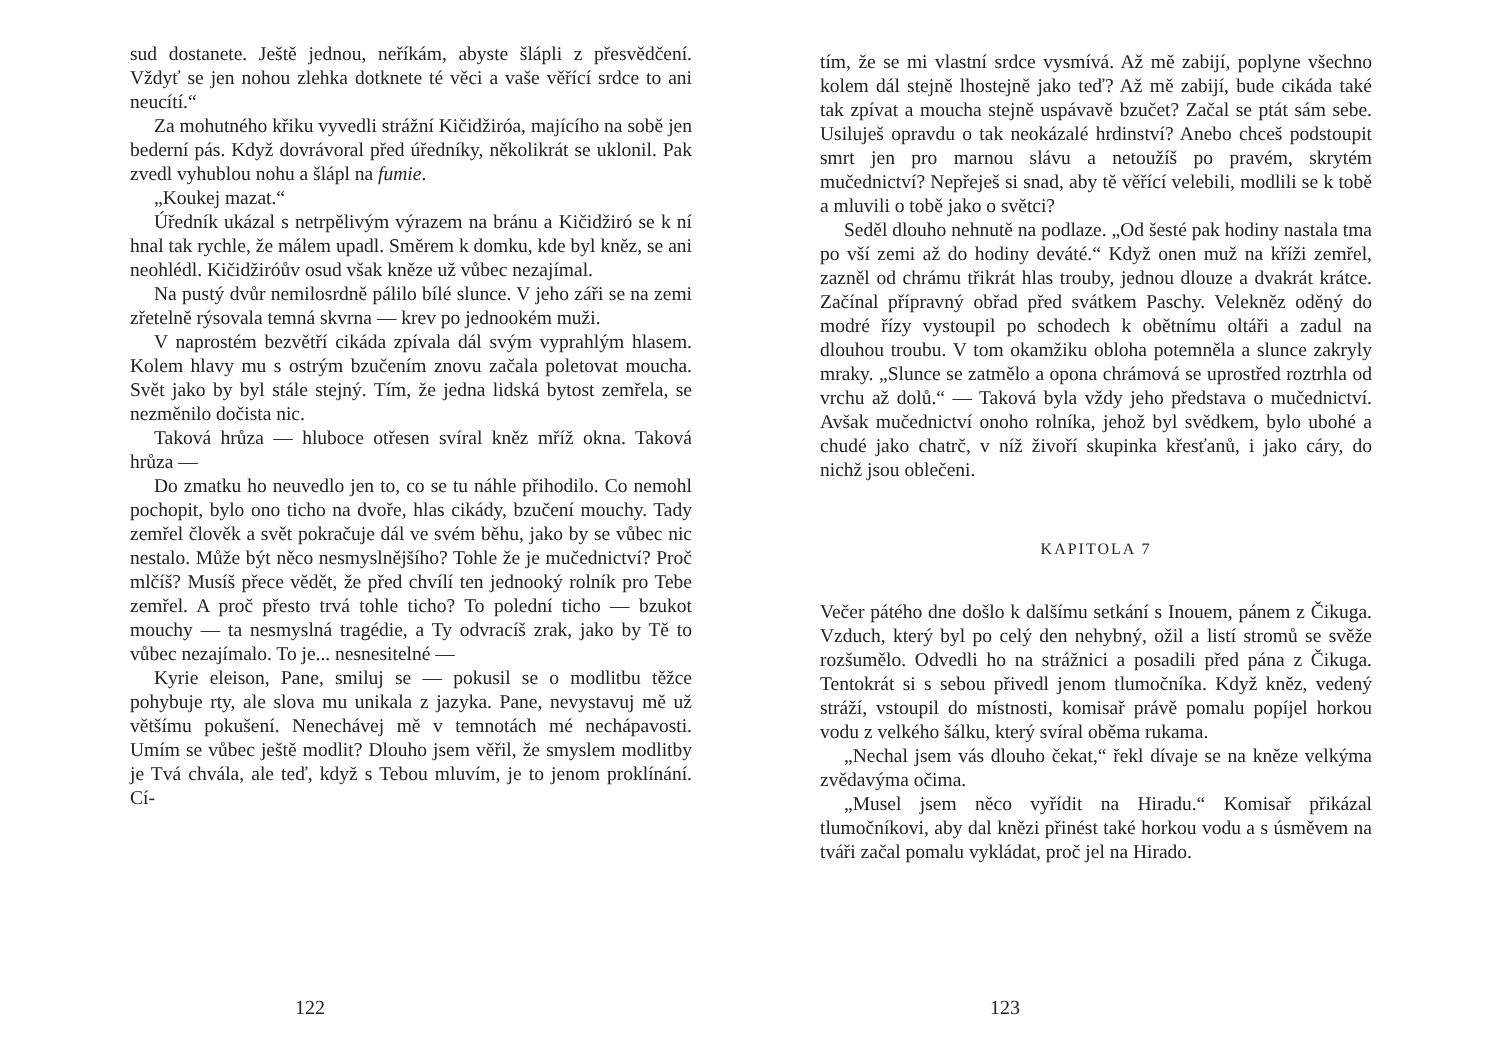sud dostanete. Ještě jednou, neříkám, abyste šlápli z přesvědčení. Vždyť se jen nohou zlehka dotknete té věci a vaše věřící srdce to ani neucítí.“
Za mohutného křiku vyvedli strážní Kičidžiróa, majícího na sobě jen bederní pás. Když dovrávoral před úředníky, několikrát se uklonil. Pak zvedl vyhublou nohu a šlápl na fumie.
„Koukej mazat.“
Úředník ukázal s netrpělivým výrazem na bránu a Kičidžiró se k ní hnal tak rychle, že málem upadl. Směrem k domku, kde byl kněz, se ani neohlédl. Kičidžiróův osud však kněze už vůbec nezajímal.
Na pustý dvůr nemilosrdně pálilo bílé slunce. V jeho záři se na zemi zřetelně rýsovala temná skvrna — krev po jednookém muži.
V naprostém bezvětří cikáda zpívala dál svým vyprahlým hlasem. Kolem hlavy mu s ostrým bzučením znovu začala poletovat moucha. Svět jako by byl stále stejný. Tím, že jedna lidská bytost zemřela, se nezměnilo dočista nic.
Taková hrůza — hluboce otřesen svíral kněz mříž okna. Taková hrůza —
Do zmatku ho neuvedlo jen to, co se tu náhle přihodilo. Co nemohl pochopit, bylo ono ticho na dvoře, hlas cikády, bzučení mouchy. Tady zemřel člověk a svět pokračuje dál ve svém běhu, jako by se vůbec nic nestalo. Může být něco nesmyslnějšího? Tohle že je mučednictví? Proč mlčíš? Musíš přece vědět, že před chvílí ten jednooký rolník pro Tebe zemřel. A proč přesto trvá tohle ticho? To polední ticho — bzukot mouchy — ta nesmyslná tragédie, a Ty odvracíš zrak, jako by Tě to vůbec nezajímalo. To je... nesnesitelné —
Kyrie eleison, Pane, smiluj se — pokusil se o modlitbu těžce pohybuje rty, ale slova mu unikala z jazyka. Pane, nevystavuj mě už většímu pokušení. Nenechávej mě v temnotách mé nechápavosti. Umím se vůbec ještě modlit? Dlouho jsem věřil, že smyslem modlitby je Tvá chvála, ale teď, když s Tebou mluvím, je to jenom proklínání. Cí-
122
tím, že se mi vlastní srdce vysmívá. Až mě zabijí, poplyne všechno kolem dál stejně lhostejně jako teď? Až mě zabijí, bude cikáda také tak zpívat a moucha stejně uspávavě bzučet? Začal se ptát sám sebe. Usiluješ opravdu o tak neokázalé hrdinství? Anebo chceš podstoupit smrt jen pro marnou slávu a netoužíš po pravém, skrytém mučednictví? Nepřeješ si snad, aby tě věřící velebili, modlili se k tobě a mluvili o tobě jako o světci?
Seděl dlouho nehnutě na podlaze. „Od šesté pak hodiny nastala tma po vší zemi až do hodiny deváté.“ Když onen muž na kříži zemřel, zazněl od chrámu třikrát hlas trouby, jednou dlouze a dvakrát krátce. Začínal přípravný obřad před svátkem Paschy. Velekněz oděný do modré řízy vystoupil po schodech k obětnímu oltáři a zadul na dlouhou troubu. V tom okamžiku obloha potemněla a slunce zakryly mraky. „Slunce se zatmělo a opona chrámová se uprostřed roztrhla od vrchu až dolů.“ — Taková byla vždy jeho představa o mučednictví. Avšak mučednictví onoho rolníka, jehož byl svědkem, bylo ubohé a chudé jako chatrč, v níž živoří skupinka křesťanů, i jako cáry, do nichž jsou oblečeni.
KAPITOLA 7
Večer pátého dne došlo k dalšímu setkání s Inouem, pánem z Čikuga. Vzduch, který byl po celý den nehybný, ožil a listí stromů se svěže rozšumělo. Odvedli ho na strážnici a posadili před pána z Čikuga. Tentokrát si s sebou přivedl jenom tlumočníka. Když kněz, vedený stráží, vstoupil do místnosti, komisař právě pomalu popíjel horkou vodu z velkého šálku, který svíral oběma rukama.
„Nechal jsem vás dlouho čekat,“ řekl dívaje se na kněze velkýma zvědavýma očima.
„Musel jsem něco vyřídit na Hiradu.“ Komisař přikázal tlumočníkovi, aby dal knězi přinést také horkou vodu a s úsměvem na tváři začal pomalu vykládat, proč jel na Hirado.
123